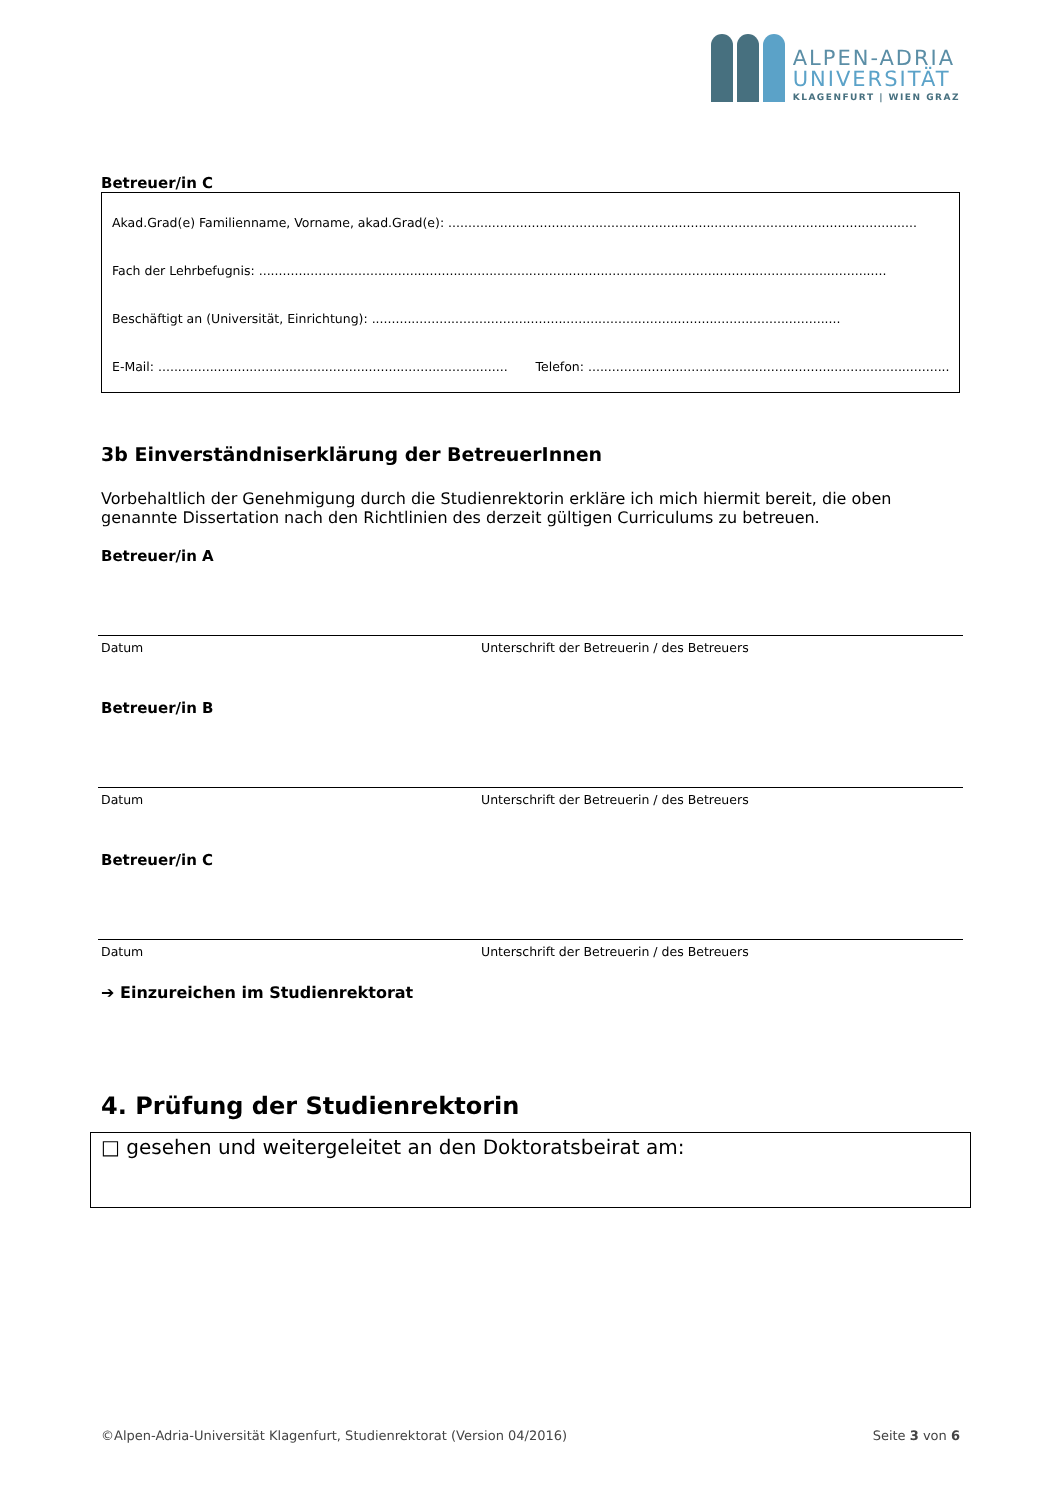ALPEN-ADRIA
UNIVERSITÄT
KLAGENFURT | WIEN GRAZ
Betreuer/in C
Akad.Grad(e) Familienname, Vorname, akad.Grad(e): ......................................................................................................................
Fach der Lehrbefugnis: ..............................................................................................................................................................
Beschäftigt an (Universität, Einrichtung): ......................................................................................................................
E-Mail: ........................................................................................ Telefon: ...........................................................................................
3b Einverständniserklärung der BetreuerInnen
Vorbehaltlich der Genehmigung durch die Studienrektorin erkläre ich mich hiermit bereit, die oben genannte Dissertation nach den Richtlinien des derzeit gültigen Curriculums zu betreuen.
Betreuer/in A
Datum Unterschrift der Betreuerin / des Betreuers
Betreuer/in B
Datum Unterschrift der Betreuerin / des Betreuers
Betreuer/in C
Datum Unterschrift der Betreuerin / des Betreuers
➔ Einzureichen im Studienrektorat
4. Prüfung der Studienrektorin
□ gesehen und weitergeleitet an den Doktoratsbeirat am:
©Alpen-Adria-Universität Klagenfurt, Studienrektorat (Version 04/2016) Seite 3 von 6